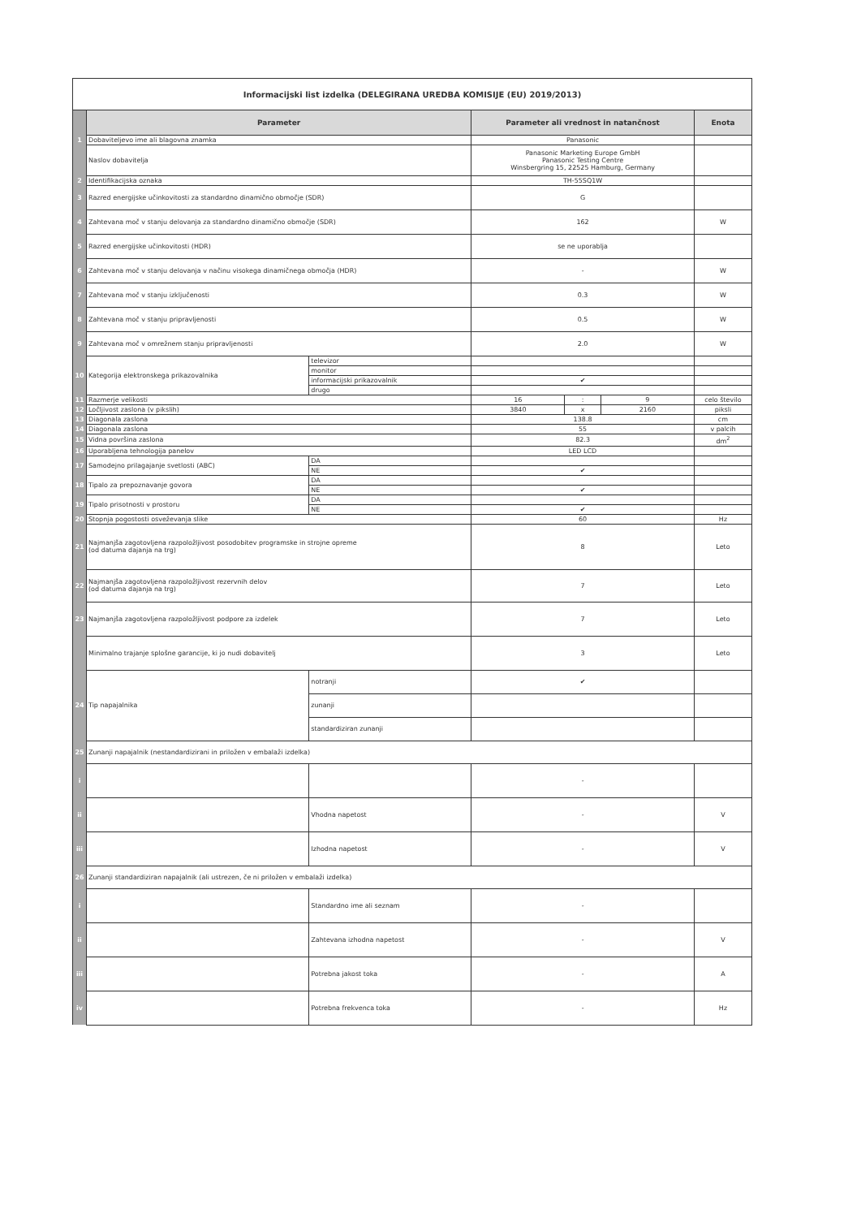| Informacijski list izdelka (DELEGIRANA UREDBA KOMISIJE (EU) 2019/2013) | | | | | | |
| | Parameter | | Parameter ali vrednost in natančnost | | | Enota |
| 1 | Dobaviteljevo ime ali blagovna znamka | | Panasonic | | | |
| | Naslov dobavitelja | | Panasonic Marketing Europe GmbH Panasonic Testing Centre Winsbergring 15, 22525 Hamburg, Germany | | | |
| 2 | Identifikacijska oznaka | | TH-55SQ1W | | | |
| 3 | Razred energijske učinkovitosti za standardno dinamično območje (SDR) | | G | | | |
| 4 | Zahtevana moč v stanju delovanja za standardno dinamično območje (SDR) | | 162 | | | W |
| 5 | Razred energijske učinkovitosti (HDR) | | se ne uporablja | | | |
| 6 | Zahtevana moč v stanju delovanja v načinu visokega dinamičnega območja (HDR) | | - | | | W |
| 7 | Zahtevana moč v stanju izključenosti | | 0.3 | | | W |
| 8 | Zahtevana moč v stanju pripravljenosti | | 0.5 | | | W |
| 9 | Zahtevana moč v omrežnem stanju pripravljenosti | | 2.0 | | | W |
| 10 | Kategorija elektronskega prikazovalnika | televizor | | | | |
| | | monitor | | | | |
| | | informacijski prikazovalnik | ✔ | | | |
| | | drugo | | | | |
| 11 | Razmerje velikosti | | 16 | : | 9 | celo število |
| 12 | Ločljivost zaslona (v pikslih) | | 3840 | x | 2160 | piksli |
| 13 | Diagonala zaslona | | 138.8 | | | cm |
| 14 | Diagonala zaslona | | 55 | | | v palcih |
| 15 | Vidna površina zaslona | | 82.3 | | | dm<sup>2</sup> |
| 16 | Uporabljena tehnologija panelov | | LED LCD | | | |
| 17 | Samodejno prilagajanje svetlosti (ABC) | DA | | | | |
| | | NE | ✔ | | | |
| 18 | Tipalo za prepoznavanje govora | DA | | | | |
| | | NE | ✔ | | | |
| 19 | Tipalo prisotnosti v prostoru | DA | | | | |
| | | NE | ✔ | | | |
| 20 | Stopnja pogostosti osveževanja slike | | 60 | | | Hz |
| 21 | Najmanjša zagotovljena razpoložljivost posodobitev programske in strojne opreme (od datuma dajanja na trg) | | 8 | | | Leto |
| 22 | Najmanjša zagotovljena razpoložljivost rezervnih delov (od datuma dajanja na trg) | | 7 | | | Leto |
| 23 | Najmanjša zagotovljena razpoložljivost podpore za izdelek | | 7 | | | Leto |
| | Minimalno trajanje splošne garancije, ki jo nudi dobavitelj | | 3 | | | Leto |
| 24 | Tip napajalnika | notranji | ✔ | | | |
| | | zunanji | | | | |
| | | standardiziran zunanji | | | | |
| 25 | Zunanji napajalnik (nestandardizirani in priložen v embalaži izdelka) | | | | | |
| i | | | - | | | |
| ii | | Vhodna napetost | - | | | V |
| iii | | Izhodna napetost | - | | | V |
| 26 | Zunanji standardiziran napajalnik (ali ustrezen, če ni priložen v embalaži izdelka) | | | | | |
| i | | Standardno ime ali seznam | - | | | |
| ii | | Zahtevana izhodna napetost | - | | | V |
| iii | | Potrebna jakost toka | - | | | A |
| iv | | Potrebna frekvenca toka | - | | | Hz |